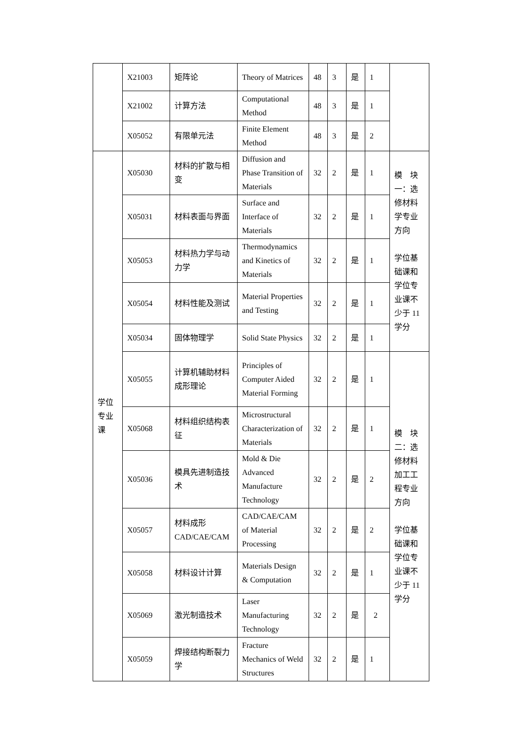| | X21003 | 矩阵论 | Theory of Matrices | 48 | 3 | 是 | 1 | |
| | X21002 | 计算方法 | Computational Method | 48 | 3 | 是 | 1 | |
| | X05052 | 有限单元法 | Finite Element Method | 48 | 3 | 是 | 2 | |
| 学位专业课 | X05030 | 材料的扩散与相变 | Diffusion and Phase Transition of Materials | 32 | 2 | 是 | 1 | 模 块一：选修材料学专业方向 学位基础课和学位专业课不少于 11 学分 |
| | X05031 | 材料表面与界面 | Surface and Interface of Materials | 32 | 2 | 是 | 1 | |
| | X05053 | 材料热力学与动力学 | Thermodynamics and Kinetics of Materials | 32 | 2 | 是 | 1 | |
| | X05054 | 材料性能及测试 | Material Properties and Testing | 32 | 2 | 是 | 1 | |
| | X05034 | 固体物理学 | Solid State Physics | 32 | 2 | 是 | 1 | |
| | X05055 | 计算机辅助材料成形理论 | Principles of Computer Aided Material Forming | 32 | 2 | 是 | 1 | 模 块二：选修材料加工工程专业方向 学位基础课和学位专业课不少于 11 学分 |
| | X05068 | 材料组织结构表征 | Microstructural Characterization of Materials | 32 | 2 | 是 | 1 | |
| | X05036 | 模具先进制造技术 | Mold & Die Advanced Manufacture Technology | 32 | 2 | 是 | 2 | |
| | X05057 | 材料成形 CAD/CAE/CAM | CAD/CAE/CAM of Material Processing | 32 | 2 | 是 | 2 | |
| | X05058 | 材料设计计算 | Materials Design & Computation | 32 | 2 | 是 | 1 | |
| | X05069 | 激光制造技术 | Laser Manufacturing Technology | 32 | 2 | 是 | 2 | |
| | X05059 | 焊接结构断裂力学 | Fracture Mechanics of Weld Structures | 32 | 2 | 是 | 1 | |